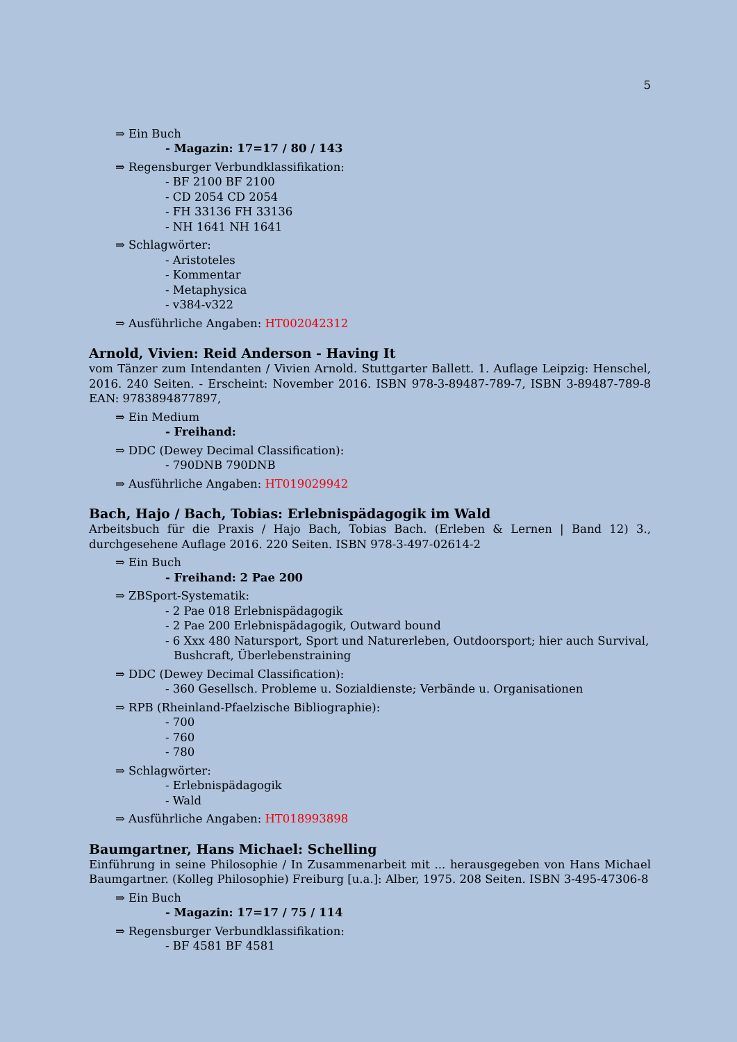5
⇒ Ein Buch
- Magazin: 17=17 / 80 / 143
⇒ Regensburger Verbundklassifikation:
- BF 2100 BF 2100
- CD 2054 CD 2054
- FH 33136 FH 33136
- NH 1641 NH 1641
⇒ Schlagwörter:
- Aristoteles
- Kommentar
- Metaphysica
- v384-v322
⇒ Ausführliche Angaben: HT002042312
Arnold, Vivien: Reid Anderson - Having It
vom Tänzer zum Intendanten / Vivien Arnold. Stuttgarter Ballett. 1. Auflage Leipzig: Henschel, 2016. 240 Seiten. - Erscheint: November 2016. ISBN 978-3-89487-789-7, ISBN 3-89487-789-8 EAN: 9783894877897,
⇒ Ein Medium
- Freihand:
⇒ DDC (Dewey Decimal Classification):
- 790DNB 790DNB
⇒ Ausführliche Angaben: HT019029942
Bach, Hajo / Bach, Tobias: Erlebnispädagogik im Wald
Arbeitsbuch für die Praxis / Hajo Bach, Tobias Bach. (Erleben & Lernen | Band 12) 3., durchgesehene Auflage 2016. 220 Seiten. ISBN 978-3-497-02614-2
⇒ Ein Buch
- Freihand: 2 Pae 200
⇒ ZBSport-Systematik:
- 2 Pae 018 Erlebnispädagogik
- 2 Pae 200 Erlebnispädagogik, Outward bound
- 6 Xxx 480 Natursport, Sport und Naturerleben, Outdoorsport; hier auch Survival, Bushcraft, Überlebenstraining
⇒ DDC (Dewey Decimal Classification):
- 360 Gesellsch. Probleme u. Sozialdienste; Verbände u. Organisationen
⇒ RPB (Rheinland-Pfaelzische Bibliographie):
- 700
- 760
- 780
⇒ Schlagwörter:
- Erlebnispädagogik
- Wald
⇒ Ausführliche Angaben: HT018993898
Baumgartner, Hans Michael: Schelling
Einführung in seine Philosophie / In Zusammenarbeit mit ... herausgegeben von Hans Michael Baumgartner. (Kolleg Philosophie) Freiburg [u.a.]: Alber, 1975. 208 Seiten. ISBN 3-495-47306-8
⇒ Ein Buch
- Magazin: 17=17 / 75 / 114
⇒ Regensburger Verbundklassifikation:
- BF 4581 BF 4581